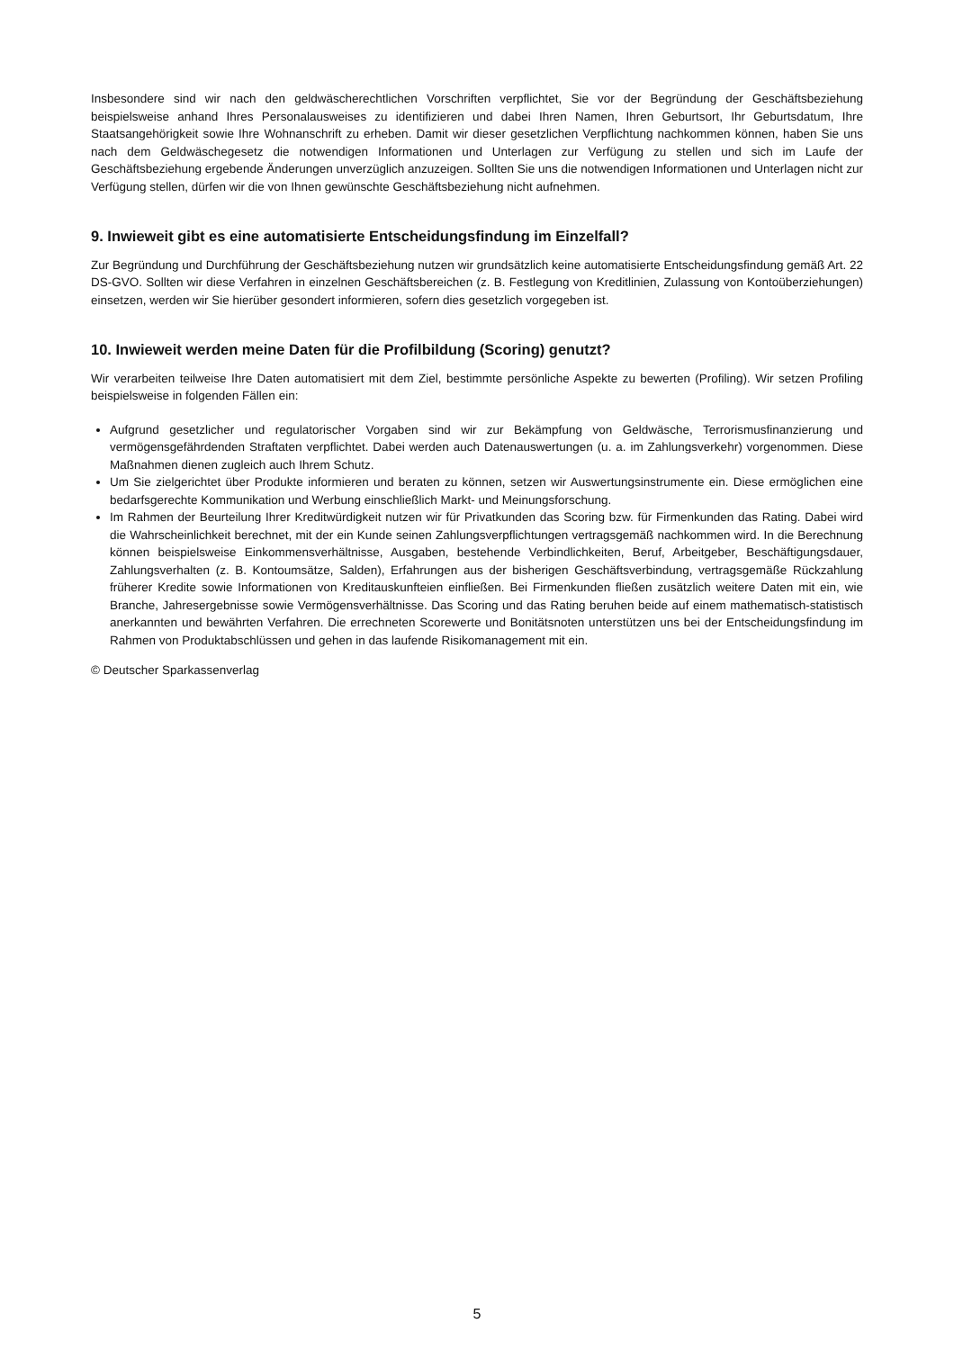Insbesondere sind wir nach den geldwäscherechtlichen Vorschriften verpflichtet, Sie vor der Begründung der Geschäftsbeziehung beispielsweise anhand Ihres Personalausweises zu identifizieren und dabei Ihren Namen, Ihren Geburtsort, Ihr Geburtsdatum, Ihre Staatsangehörigkeit sowie Ihre Wohnanschrift zu erheben. Damit wir dieser gesetzlichen Verpflichtung nachkommen können, haben Sie uns nach dem Geldwäschegesetz die notwendigen Informationen und Unterlagen zur Verfügung zu stellen und sich im Laufe der Geschäftsbeziehung ergebende Änderungen unverzüglich anzuzeigen. Sollten Sie uns die notwendigen Informationen und Unterlagen nicht zur Verfügung stellen, dürfen wir die von Ihnen gewünschte Geschäftsbeziehung nicht aufnehmen.
9. Inwieweit gibt es eine automatisierte Entscheidungsfindung im Einzelfall?
Zur Begründung und Durchführung der Geschäftsbeziehung nutzen wir grundsätzlich keine automatisierte Entscheidungsfindung gemäß Art. 22 DS-GVO. Sollten wir diese Verfahren in einzelnen Geschäftsbereichen (z. B. Festlegung von Kreditlinien, Zulassung von Kontoüberziehungen) einsetzen, werden wir Sie hierüber gesondert informieren, sofern dies gesetzlich vorgegeben ist.
10. Inwieweit werden meine Daten für die Profilbildung (Scoring) genutzt?
Wir verarbeiten teilweise Ihre Daten automatisiert mit dem Ziel, bestimmte persönliche Aspekte zu bewerten (Profiling). Wir setzen Profiling beispielsweise in folgenden Fällen ein:
Aufgrund gesetzlicher und regulatorischer Vorgaben sind wir zur Bekämpfung von Geldwäsche, Terrorismusfinanzierung und vermögensgefährdenden Straftaten verpflichtet. Dabei werden auch Datenauswertungen (u. a. im Zahlungsverkehr) vorgenommen. Diese Maßnahmen dienen zugleich auch Ihrem Schutz.
Um Sie zielgerichtet über Produkte informieren und beraten zu können, setzen wir Auswertungsinstrumente ein. Diese ermöglichen eine bedarfsgerechte Kommunikation und Werbung einschließlich Markt- und Meinungsforschung.
Im Rahmen der Beurteilung Ihrer Kreditwürdigkeit nutzen wir für Privatkunden das Scoring bzw. für Firmenkunden das Rating. Dabei wird die Wahrscheinlichkeit berechnet, mit der ein Kunde seinen Zahlungsverpflichtungen vertragsgemäß nachkommen wird. In die Berechnung können beispielsweise Einkommensverhältnisse, Ausgaben, bestehende Verbindlichkeiten, Beruf, Arbeitgeber, Beschäftigungsdauer, Zahlungsverhalten (z. B. Kontoumsätze, Salden), Erfahrungen aus der bisherigen Geschäftsverbindung, vertragsgemäße Rückzahlung früherer Kredite sowie Informationen von Kreditauskunfteien einfließen. Bei Firmenkunden fließen zusätzlich weitere Daten mit ein, wie Branche, Jahresergebnisse sowie Vermögensverhältnisse. Das Scoring und das Rating beruhen beide auf einem mathematisch-statistisch anerkannten und bewährten Verfahren. Die errechneten Scorewerte und Bonitätsnoten unterstützen uns bei der Entscheidungsfindung im Rahmen von Produktabschlüssen und gehen in das laufende Risikomanagement mit ein.
© Deutscher Sparkassenverlag
5